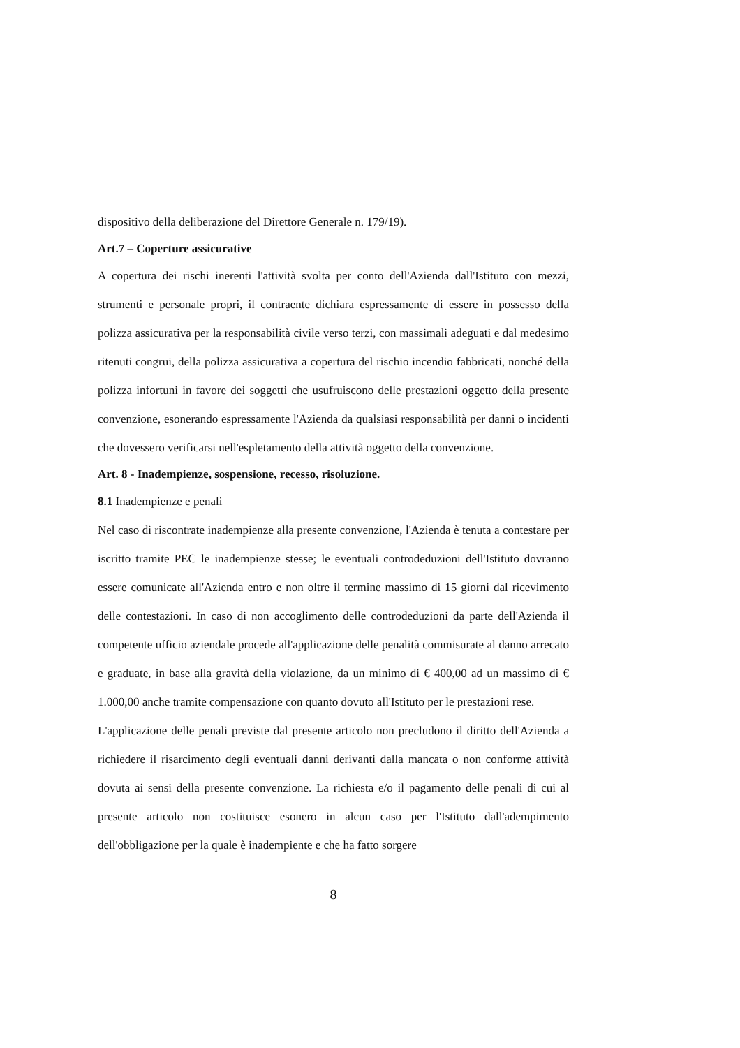dispositivo della deliberazione del Direttore Generale n. 179/19).
Art.7 – Coperture assicurative
A copertura dei rischi inerenti l'attività svolta per conto dell'Azienda dall'Istituto con mezzi, strumenti e personale propri, il contraente dichiara espressamente di essere in possesso della polizza assicurativa per la responsabilità civile verso terzi, con massimali adeguati e dal medesimo ritenuti congrui, della polizza assicurativa a copertura del rischio incendio fabbricati, nonché della polizza infortuni in favore dei soggetti che usufruiscono delle prestazioni oggetto della presente convenzione, esonerando espressamente l'Azienda da qualsiasi responsabilità per danni o incidenti che dovessero verificarsi nell'espletamento della attività oggetto della convenzione.
Art. 8 - Inadempienze, sospensione, recesso, risoluzione.
8.1 Inadempienze e penali
Nel caso di riscontrate inadempienze alla presente convenzione, l'Azienda è tenuta a contestare per iscritto tramite PEC le inadempienze stesse; le eventuali controdeduzioni dell'Istituto dovranno essere comunicate all'Azienda entro e non oltre il termine massimo di 15 giorni dal ricevimento delle contestazioni. In caso di non accoglimento delle controdeduzioni da parte dell'Azienda il competente ufficio aziendale procede all'applicazione delle penalità commisurate al danno arrecato e graduate, in base alla gravità della violazione, da un minimo di € 400,00 ad un massimo di € 1.000,00 anche tramite compensazione con quanto dovuto all'Istituto per le prestazioni rese.
L'applicazione delle penali previste dal presente articolo non precludono il diritto dell'Azienda a richiedere il risarcimento degli eventuali danni derivanti dalla mancata o non conforme attività dovuta ai sensi della presente convenzione. La richiesta e/o il pagamento delle penali di cui al presente articolo non costituisce esonero in alcun caso per l'Istituto dall'adempimento dell'obbligazione per la quale è inadempiente e che ha fatto sorgere
8